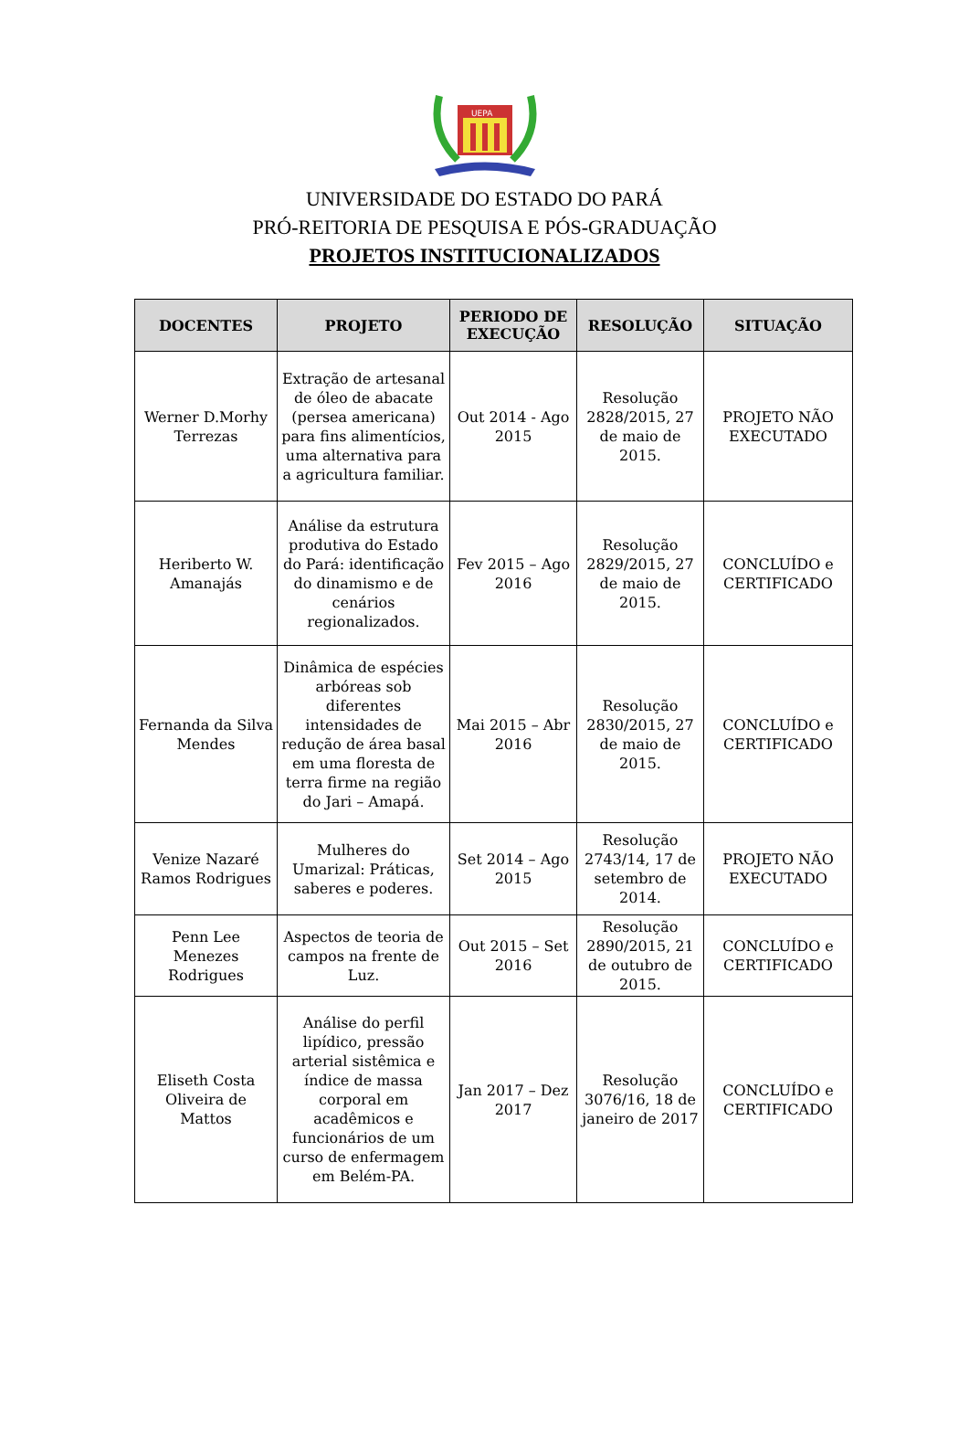UEPA
UNIVERSIDADE DO ESTADO DO PARÁ
PRÓ-REITORIA DE PESQUISA E PÓS-GRADUAÇÃO
PROJETOS INSTITUCIONALIZADOS
| DOCENTES | PROJETO | PERIODO DE EXECUÇÃO | RESOLUÇÃO | SITUAÇÃO |
| --- | --- | --- | --- | --- |
| Werner D.Morhy Terrezas | Extração de artesanal de óleo de abacate (persea americana) para fins alimentícios, uma alternativa para a agricultura familiar. | Out 2014 - Ago 2015 | Resolução 2828/2015, 27 de maio de 2015. | PROJETO NÃO EXECUTADO |
| Heriberto W. Amanajás | Análise da estrutura produtiva do Estado do Pará: identificação do dinamismo e de cenários regionalizados. | Fev 2015 – Ago 2016 | Resolução 2829/2015, 27 de maio de 2015. | CONCLUÍDO e CERTIFICADO |
| Fernanda da Silva Mendes | Dinâmica de espécies arbóreas sob diferentes intensidades de redução de área basal em uma floresta de terra firme na região do Jari – Amapá. | Mai 2015 – Abr 2016 | Resolução 2830/2015, 27 de maio de 2015. | CONCLUÍDO e CERTIFICADO |
| Venize Nazaré Ramos Rodrigues | Mulheres do Umarizal: Práticas, saberes e poderes. | Set 2014 – Ago 2015 | Resolução 2743/14, 17 de setembro de 2014. | PROJETO NÃO EXECUTADO |
| Penn Lee Menezes Rodrigues | Aspectos de teoria de campos na frente de Luz. | Out 2015 – Set 2016 | Resolução 2890/2015, 21 de outubro de 2015. | CONCLUÍDO e CERTIFICADO |
| Eliseth Costa Oliveira de Mattos | Análise do perfil lipídico, pressão arterial sistêmica e índice de massa corporal em acadêmicos e funcionários de um curso de enfermagem em Belém-PA. | Jan 2017 – Dez 2017 | Resolução 3076/16, 18 de janeiro de 2017 | CONCLUÍDO e CERTIFICADO |